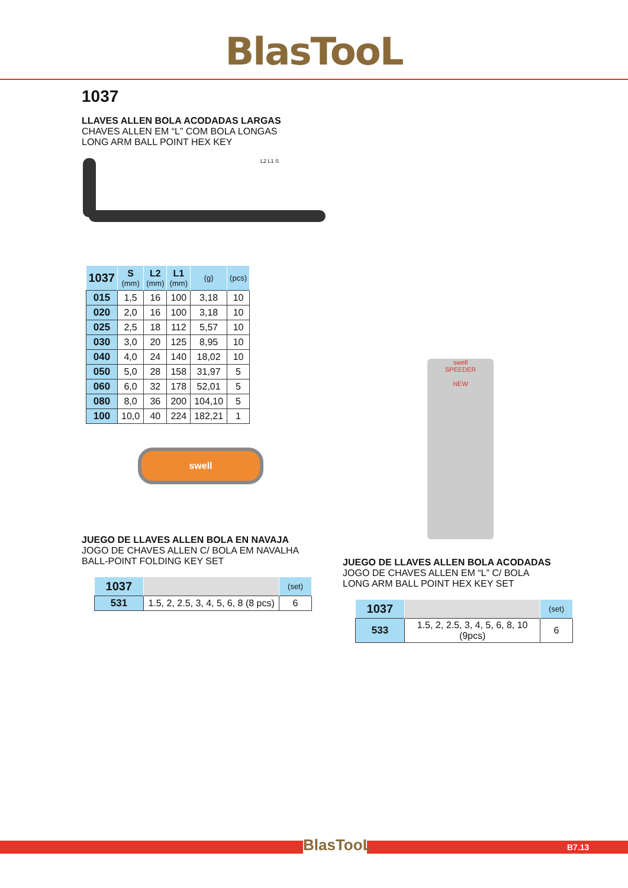BlasTooL
1037
LLAVES ALLEN BOLA ACODADAS LARGAS
CHAVES ALLEN EM “L” COM BOLA LONGAS
LONG ARM BALL POINT HEX KEY
L2 L1 S
| 1037 | S (mm) | L2 (mm) | L1 (mm) | (g) | (pcs) |
| --- | --- | --- | --- | --- | --- |
| 015 | 1,5 | 16 | 100 | 3,18 | 10 |
| 020 | 2,0 | 16 | 100 | 3,18 | 10 |
| 025 | 2,5 | 18 | 112 | 5,57 | 10 |
| 030 | 3,0 | 20 | 125 | 8,95 | 10 |
| 040 | 4,0 | 24 | 140 | 18,02 | 10 |
| 050 | 5,0 | 28 | 158 | 31,97 | 5 |
| 060 | 6,0 | 32 | 178 | 52,01 | 5 |
| 080 | 8,0 | 36 | 200 | 104,10 | 5 |
| 100 | 10,0 | 40 | 224 | 182,21 | 1 |
swell
JUEGO DE LLAVES ALLEN BOLA EN NAVAJA
JOGO DE CHAVES ALLEN C/ BOLA EM NAVALHA
BALL-POINT FOLDING KEY SET
| 1037 | | (set) |
| --- | --- | --- |
| 531 | 1.5, 2, 2.5, 3, 4, 5, 6, 8 (8 pcs) | 6 |
swell
SPEEDER
NEW
JUEGO DE LLAVES ALLEN BOLA ACODADAS
JOGO DE CHAVES ALLEN EM “L” C/ BOLA
LONG ARM BALL POINT HEX KEY SET
| 1037 | | (set) |
| --- | --- | --- |
| 533 | 1.5, 2, 2.5, 3, 4, 5, 6, 8, 10 (9pcs) | 6 |
BlasTooL
B7.13